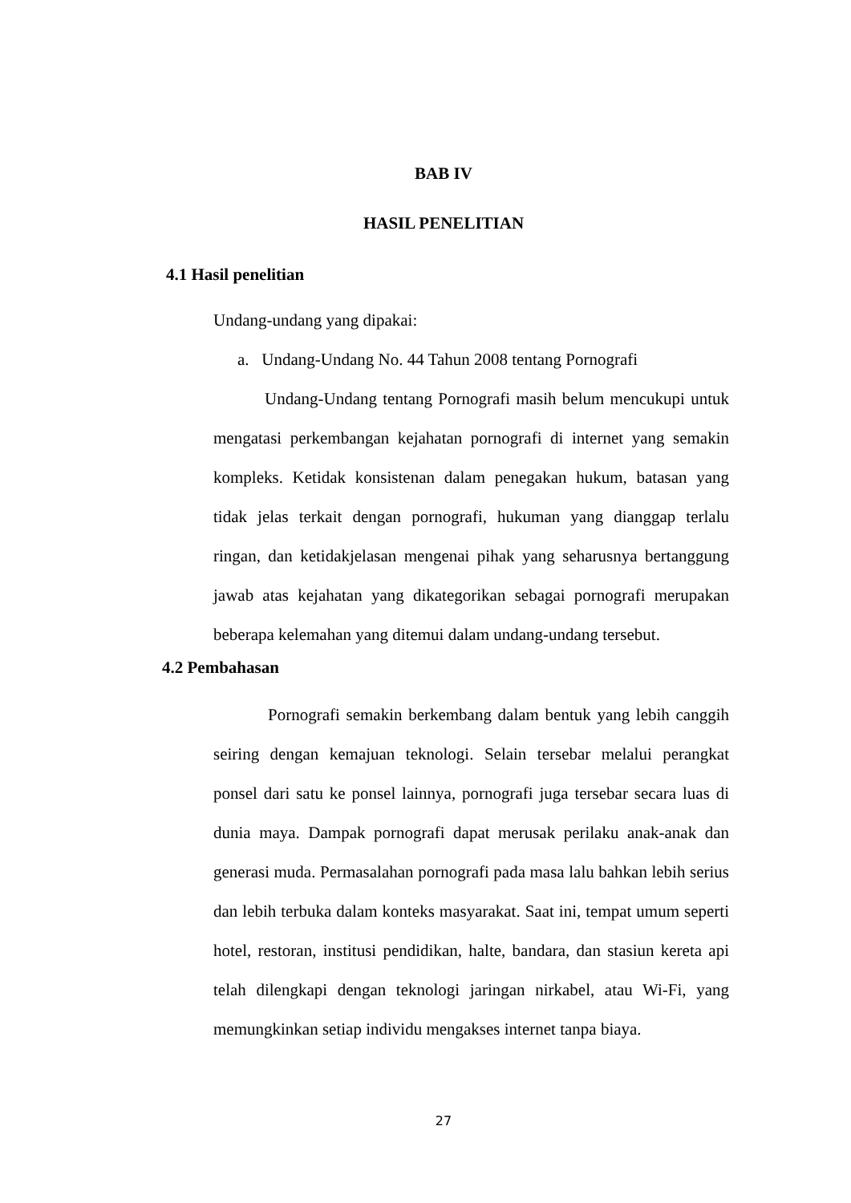BAB IV
HASIL PENELITIAN
4.1 Hasil penelitian
Undang-undang yang dipakai:
a. Undang-Undang No. 44 Tahun 2008 tentang Pornografi
Undang-Undang tentang Pornografi masih belum mencukupi untuk mengatasi perkembangan kejahatan pornografi di internet yang semakin kompleks. Ketidak konsistenan dalam penegakan hukum, batasan yang tidak jelas terkait dengan pornografi, hukuman yang dianggap terlalu ringan, dan ketidakjelasan mengenai pihak yang seharusnya bertanggung jawab atas kejahatan yang dikategorikan sebagai pornografi merupakan beberapa kelemahan yang ditemui dalam undang-undang tersebut.
4.2 Pembahasan
Pornografi semakin berkembang dalam bentuk yang lebih canggih seiring dengan kemajuan teknologi. Selain tersebar melalui perangkat ponsel dari satu ke ponsel lainnya, pornografi juga tersebar secara luas di dunia maya. Dampak pornografi dapat merusak perilaku anak-anak dan generasi muda. Permasalahan pornografi pada masa lalu bahkan lebih serius dan lebih terbuka dalam konteks masyarakat. Saat ini, tempat umum seperti hotel, restoran, institusi pendidikan, halte, bandara, dan stasiun kereta api telah dilengkapi dengan teknologi jaringan nirkabel, atau Wi-Fi, yang memungkinkan setiap individu mengakses internet tanpa biaya.
27